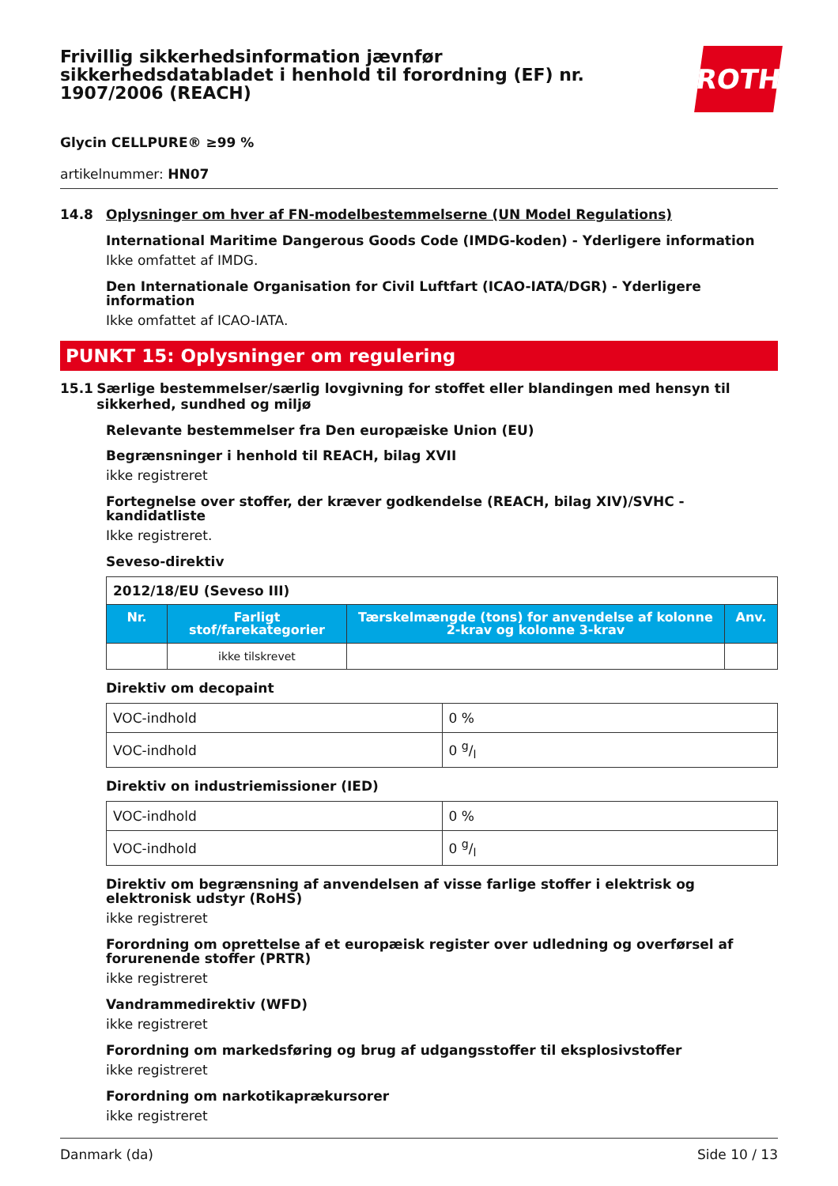Frivillig sikkerhedsinformation jævnfør sikkerhedsdatabladet i henhold til forordning (EF) nr. 1907/2006 (REACH)
ROTH
Glycin CELLPURE® ≥99 %
artikelnummer: HN07
14.8 Oplysninger om hver af FN-modelbestemmelserne (UN Model Regulations)
International Maritime Dangerous Goods Code (IMDG-koden) - Yderligere information
Ikke omfattet af IMDG.
Den Internationale Organisation for Civil Luftfart (ICAO-IATA/DGR) - Yderligere information
Ikke omfattet af ICAO-IATA.
PUNKT 15: Oplysninger om regulering
15.1 Særlige bestemmelser/særlig lovgivning for stoffet eller blandingen med hensyn til sikkerhed, sundhed og miljø
Relevante bestemmelser fra Den europæiske Union (EU)
Begrænsninger i henhold til REACH, bilag XVII
ikke registreret
Fortegnelse over stoffer, der kræver godkendelse (REACH, bilag XIV)/SVHC - kandidatliste
Ikke registreret.
Seveso-direktiv
| 2012/18/EU (Seveso III) | | | |
| Nr. | Farligt stof/farekategorier | Tærskelmængde (tons) for anvendelse af kolonne 2-krav og kolonne 3-krav | Anv. |
| | ikke tilskrevet | | |
Direktiv om decopaint
| VOC-indhold | 0 % |
| VOC-indhold | 0 g/l |
Direktiv on industriemissioner (IED)
| VOC-indhold | 0 % |
| VOC-indhold | 0 g/l |
Direktiv om begrænsning af anvendelsen af visse farlige stoffer i elektrisk og elektronisk udstyr (RoHS)
ikke registreret
Forordning om oprettelse af et europæisk register over udledning og overførsel af forurenende stoffer (PRTR)
ikke registreret
Vandrammedirektiv (WFD)
ikke registreret
Forordning om markedsføring og brug af udgangsstoffer til eksplosivstoffer
ikke registreret
Forordning om narkotikaprækursorer
ikke registreret
Danmark (da) Side 10 / 13